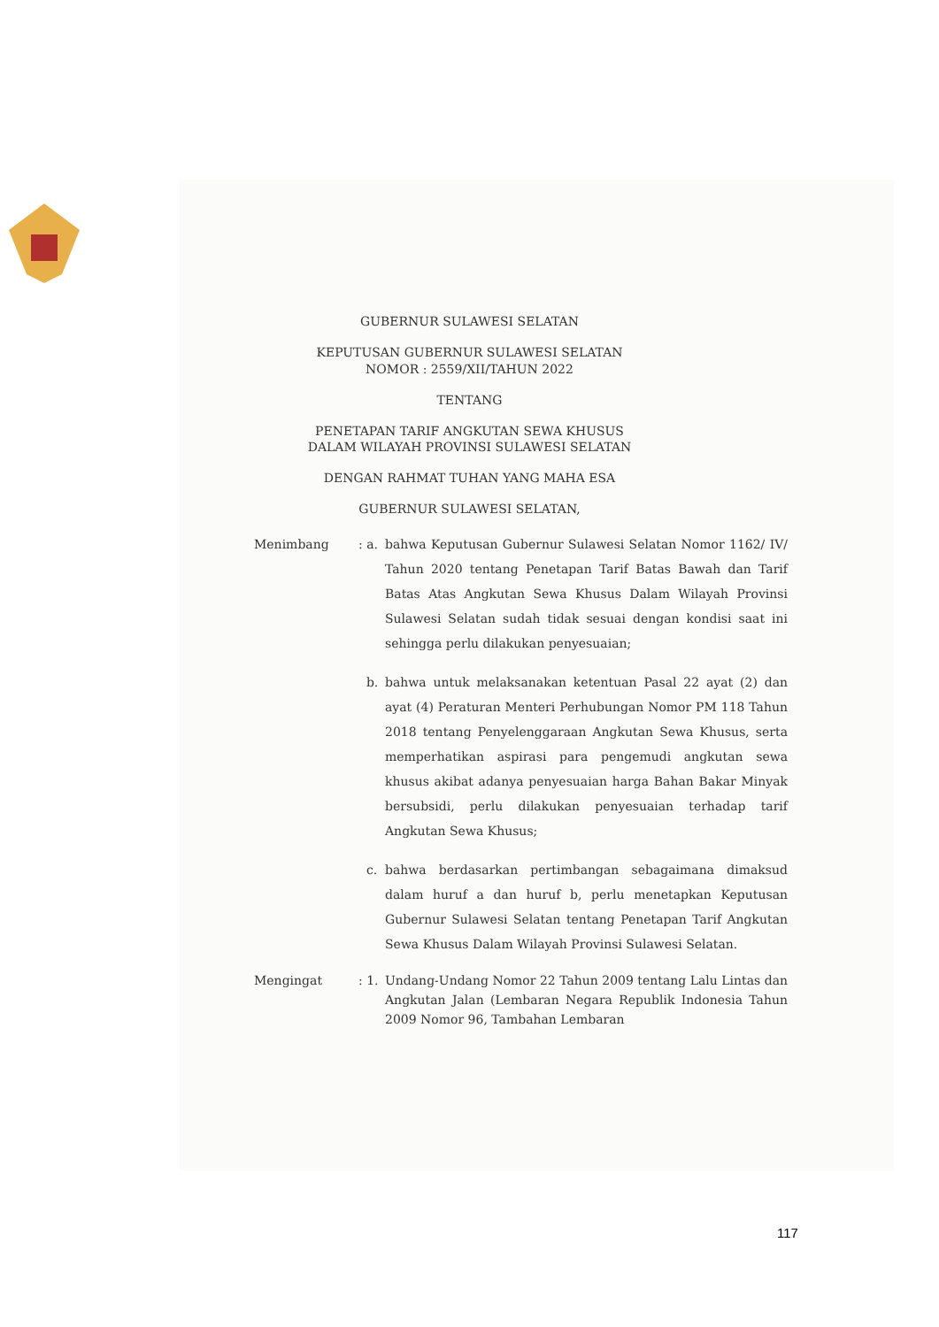GUBERNUR SULAWESI SELATAN
KEPUTUSAN GUBERNUR SULAWESI SELATAN
NOMOR : 2559/XII/TAHUN 2022
TENTANG
PENETAPAN TARIF ANGKUTAN SEWA KHUSUS
DALAM WILAYAH PROVINSI SULAWESI SELATAN
DENGAN RAHMAT TUHAN YANG MAHA ESA
GUBERNUR SULAWESI SELATAN,
Menimbang : a.
bahwa Keputusan Gubernur Sulawesi Selatan Nomor 1162/ IV/ Tahun 2020 tentang Penetapan Tarif Batas Bawah dan Tarif Batas Atas Angkutan Sewa Khusus Dalam Wilayah Provinsi Sulawesi Selatan sudah tidak sesuai dengan kondisi saat ini sehingga perlu dilakukan penyesuaian;
b. bahwa untuk melaksanakan ketentuan Pasal 22 ayat (2) dan ayat (4) Peraturan Menteri Perhubungan Nomor PM 118 Tahun 2018 tentang Penyelenggaraan Angkutan Sewa Khusus, serta memperhatikan aspirasi para pengemudi angkutan sewa khusus akibat adanya penyesuaian harga Bahan Bakar Minyak bersubsidi, perlu dilakukan penyesuaian terhadap tarif Angkutan Sewa Khusus;
c. bahwa berdasarkan pertimbangan sebagaimana dimaksud dalam huruf a dan huruf b, perlu menetapkan Keputusan Gubernur Sulawesi Selatan tentang Penetapan Tarif Angkutan Sewa Khusus Dalam Wilayah Provinsi Sulawesi Selatan.
Mengingat : 1.
Undang-Undang Nomor 22 Tahun 2009 tentang Lalu Lintas dan Angkutan Jalan (Lembaran Negara Republik Indonesia Tahun 2009 Nomor 96, Tambahan Lembaran
117